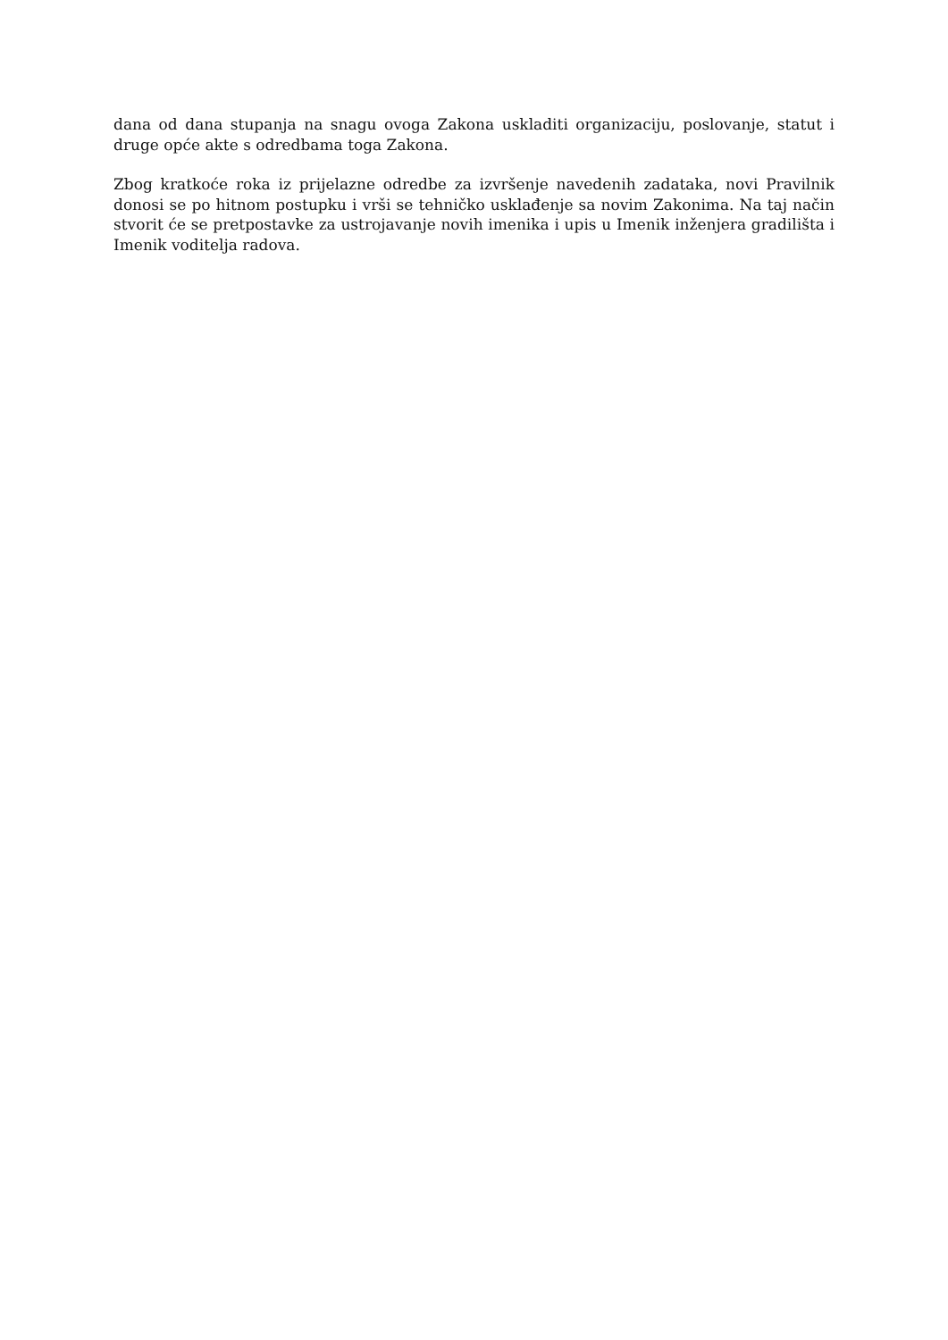dana od dana stupanja na snagu ovoga Zakona uskladiti organizaciju, poslovanje, statut i druge opće akte s odredbama toga Zakona.
Zbog kratkoće roka iz prijelazne odredbe za izvršenje navedenih zadataka, novi Pravilnik donosi se po hitnom postupku i vrši se tehničko usklađenje sa novim Zakonima. Na taj način stvorit će se pretpostavke za ustrojavanje novih imenika i upis u Imenik inženjera gradilišta i Imenik voditelja radova.